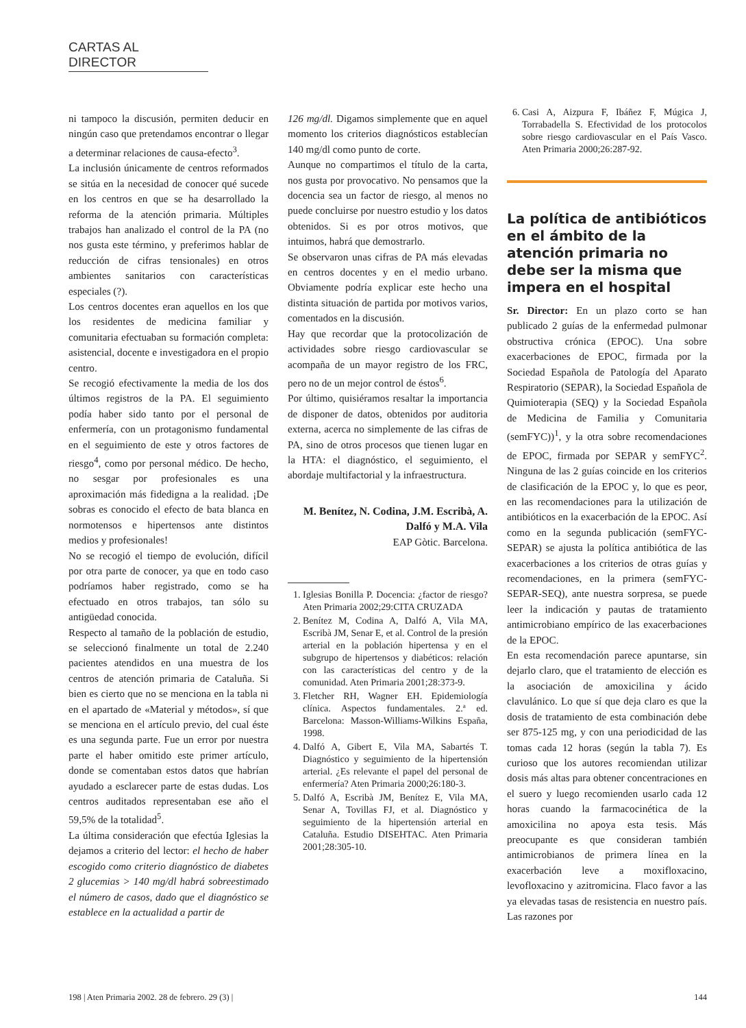CARTAS AL DIRECTOR
ni tampoco la discusión, permiten deducir en ningún caso que pretendamos encontrar o llegar a determinar relaciones de causa-efecto<sup>3</sup>.
La inclusión únicamente de centros reformados se sitúa en la necesidad de conocer qué sucede en los centros en que se ha desarrollado la reforma de la atención primaria. Múltiples trabajos han analizado el control de la PA (no nos gusta este término, y preferimos hablar de reducción de cifras tensionales) en otros ambientes sanitarios con características especiales (?).
Los centros docentes eran aquellos en los que los residentes de medicina familiar y comunitaria efectuaban su formación completa: asistencial, docente e investigadora en el propio centro.
Se recogió efectivamente la media de los dos últimos registros de la PA. El seguimiento podía haber sido tanto por el personal de enfermería, con un protagonismo fundamental en el seguimiento de este y otros factores de riesgo<sup>4</sup>, como por personal médico. De hecho, no sesgar por profesionales es una aproximación más fidedigna a la realidad. ¡De sobras es conocido el efecto de bata blanca en normotensos e hipertensos ante distintos medios y profesionales!
No se recogió el tiempo de evolución, difícil por otra parte de conocer, ya que en todo caso podríamos haber registrado, como se ha efectuado en otros trabajos, tan sólo su antigüedad conocida.
Respecto al tamaño de la población de estudio, se seleccionó finalmente un total de 2.240 pacientes atendidos en una muestra de los centros de atención primaria de Cataluña. Si bien es cierto que no se menciona en la tabla ni en el apartado de «Material y métodos», sí que se menciona en el artículo previo, del cual éste es una segunda parte. Fue un error por nuestra parte el haber omitido este primer artículo, donde se comentaban estos datos que habrían ayudado a esclarecer parte de estas dudas. Los centros auditados representaban ese año el 59,5% de la totalidad<sup>5</sup>.
La última consideración que efectúa Iglesias la dejamos a criterio del lector: el hecho de haber escogido como criterio diagnóstico de diabetes 2 glucemias > 140 mg/dl habrá sobreestimado el número de casos, dado que el diagnóstico se establece en la actualidad a partir de
126 mg/dl. Digamos simplemente que en aquel momento los criterios diagnósticos establecían 140 mg/dl como punto de corte.
Aunque no compartimos el título de la carta, nos gusta por provocativo. No pensamos que la docencia sea un factor de riesgo, al menos no puede concluirse por nuestro estudio y los datos obtenidos. Si es por otros motivos, que intuimos, habrá que demostrarlo.
Se observaron unas cifras de PA más elevadas en centros docentes y en el medio urbano. Obviamente podría explicar este hecho una distinta situación de partida por motivos varios, comentados en la discusión.
Hay que recordar que la protocolización de actividades sobre riesgo cardiovascular se acompaña de un mayor registro de los FRC, pero no de un mejor control de éstos<sup>6</sup>.
Por último, quisiéramos resaltar la importancia de disponer de datos, obtenidos por auditoria externa, acerca no simplemente de las cifras de PA, sino de otros procesos que tienen lugar en la HTA: el diagnóstico, el seguimiento, el abordaje multifactorial y la infraestructura.
M. Benítez, N. Codina, J.M. Escribà, A. Dalfó y M.A. Vila
EAP Gòtic. Barcelona.
1. Iglesias Bonilla P. Docencia: ¿factor de riesgo? Aten Primaria 2002;29:CITA CRUZADA
2. Benítez M, Codina A, Dalfó A, Vila MA, Escribà JM, Senar E, et al. Control de la presión arterial en la población hipertensa y en el subgrupo de hipertensos y diabéticos: relación con las características del centro y de la comunidad. Aten Primaria 2001;28:373-9.
3. Fletcher RH, Wagner EH. Epidemiología clínica. Aspectos fundamentales. 2.ª ed. Barcelona: Masson-Williams-Wilkins España, 1998.
4. Dalfó A, Gibert E, Vila MA, Sabartés T. Diagnóstico y seguimiento de la hipertensión arterial. ¿Es relevante el papel del personal de enfermería? Aten Primaria 2000;26:180-3.
5. Dalfó A, Escribà JM, Benítez E, Vila MA, Senar A, Tovillas FJ, et al. Diagnóstico y seguimiento de la hipertensión arterial en Cataluña. Estudio DISEHTAC. Aten Primaria 2001;28:305-10.
6. Casi A, Aizpura F, Ibáñez F, Múgica J, Torrabadella S. Efectividad de los protocolos sobre riesgo cardiovascular en el País Vasco. Aten Primaria 2000;26:287-92.
La política de antibióticos en el ámbito de la atención primaria no debe ser la misma que impera en el hospital
Sr. Director: En un plazo corto se han publicado 2 guías de la enfermedad pulmonar obstructiva crónica (EPOC). Una sobre exacerbaciones de EPOC, firmada por la Sociedad Española de Patología del Aparato Respiratorio (SEPAR), la Sociedad Española de Quimioterapia (SEQ) y la Sociedad Española de Medicina de Familia y Comunitaria (semFYC))<sup>1</sup>, y la otra sobre recomendaciones de EPOC, firmada por SEPAR y semFYC<sup>2</sup>. Ninguna de las 2 guías coincide en los criterios de clasificación de la EPOC y, lo que es peor, en las recomendaciones para la utilización de antibióticos en la exacerbación de la EPOC. Así como en la segunda publicación (semFYC-SEPAR) se ajusta la política antibiótica de las exacerbaciones a los criterios de otras guías y recomendaciones, en la primera (semFYC-SEPAR-SEQ), ante nuestra sorpresa, se puede leer la indicación y pautas de tratamiento antimicrobiano empírico de las exacerbaciones de la EPOC.
En esta recomendación parece apuntarse, sin dejarlo claro, que el tratamiento de elección es la asociación de amoxicilina y ácido clavulánico. Lo que sí que deja claro es que la dosis de tratamiento de esta combinación debe ser 875-125 mg, y con una periodicidad de las tomas cada 12 horas (según la tabla 7). Es curioso que los autores recomiendan utilizar dosis más altas para obtener concentraciones en el suero y luego recomienden usarlo cada 12 horas cuando la farmacocinética de la amoxicilina no apoya esta tesis. Más preocupante es que consideran también antimicrobianos de primera línea en la exacerbación leve a moxifloxacino, levofloxacino y azitromicina. Flaco favor a las ya elevadas tasas de resistencia en nuestro país. Las razones por
198 | Aten Primaria 2002. 28 de febrero. 29 (3) | 144